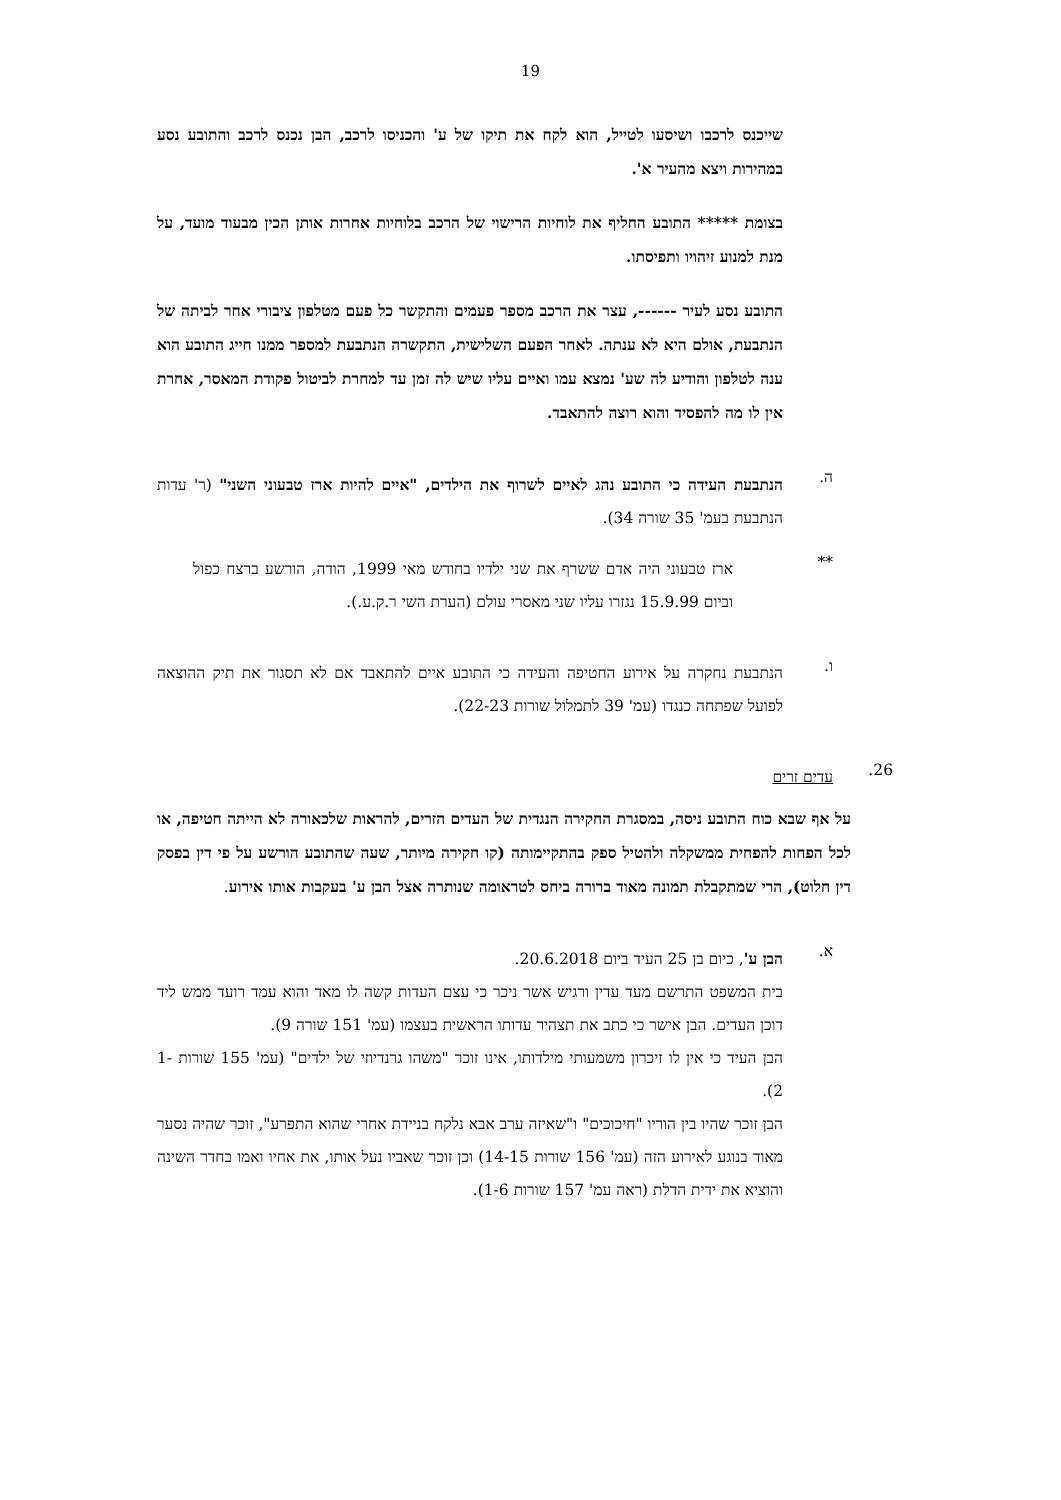19
שייכנס לרכבו ושיסעו לטייל, הוא לקח את תיקו של ע' והכניסו לרכב, הבן נכנס לרכב והתובע נסע במהירות ויצא מהעיר א'.
בצומת ***** התובע החליף את לוחיות הרישוי של הרכב בלוחיות אחרות אותן הכין מבעוד מועד, על מנת למנוע זיהויו ותפיסתו.
התובע נסע לעיר ------, עצר את הרכב מספר פעמים והתקשר כל פעם מטלפון ציבורי אחר לביתה של הנתבעת, אולם היא לא ענתה. לאחר הפעם השלישית, התקשרה הנתבעת למספר ממנו חייג התובע הוא ענה לטלפון והודיע לה שע' נמצא עמו ואיים עליו שיש לה זמן עד למחרת לביטול פקודת המאסר, אחרת אין לו מה להפסיד והוא רוצה להתאבד.
ה.
הנתבעת העידה כי התובע נהג לאיים לשרוף את הילדים, "איים להיות ארז טבעוני השני" (ר' עדות הנתבעת בעמ' 35 שורה 34).
**
ארז טבעוני היה אדם ששרף את שני ילדיו בחודש מאי 1999, הודה, הורשע ברצח כפול וביום 15.9.99 נגזרו עליו שני מאסרי עולם (הערת השי ר.ק.ע.).
ו.
הנתבעת נחקרה על אירוע החטיפה והעידה כי התובע איים להתאבד אם לא תסגור את תיק ההוצאה לפועל שפתחה כנגדו (עמ' 39 לתמלול שורות 22-23).
26.
עדים זרים
על אף שבא כוח התובע ניסה, במסגרת החקירה הנגדית של העדים הזרים, להראות שלכאורה לא הייתה חטיפה, או לכל הפחות להפחית ממשקלה ולהטיל ספק בהתקיימותה (קו חקירה מיותר, שעה שהתובע הורשע על פי דין בפסק דין חלוט), הרי שמתקבלת תמונה מאוד ברורה ביחס לטראומה שנותרה אצל הבן ע' בעקבות אותו אירוע.
א.
הבן ע', כיום בן 25 העיד ביום 20.6.2018.
בית המשפט התרשם מעד עדין ורגיש אשר ניכר כי עצם העדות קשה לו מאד והוא עמד רועד ממש ליד דוכן העדים. הבן אישר כי כתב את תצהיר עדותו הראשית בעצמו (עמ' 151 שורה 9).
הבן העיד כי אין לו זיכרון משמעותי מילדותו, אינו זוכר "משהו גרנדיוזי של ילדים" (עמ' 155 שורות 1-2).
הבן זוכר שהיו בין הוריו "חיכוכים" ו"שאיזה ערב אבא נלקח בניידת אחרי שהוא התפרע", זוכר שהיה נסער מאוד בנוגע לאירוע הזה (עמ' 156 שורות 14-15) וכן זוכר שאביו נעל אותו, את אחיו ואמו בחדר השינה והוציא את ידית הדלת (ראה עמ' 157 שורות 1-6).